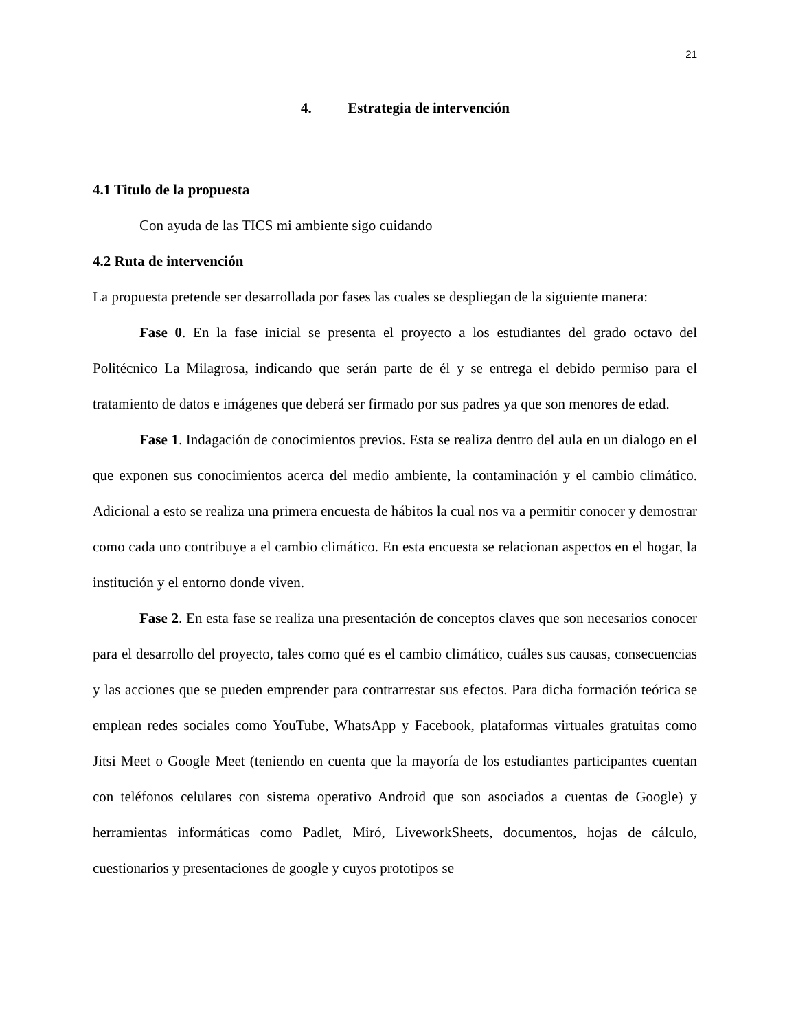21
4. Estrategia de intervención
4.1 Titulo de la propuesta
Con ayuda de las TICS mi ambiente sigo cuidando
4.2 Ruta de intervención
La propuesta pretende ser desarrollada por fases las cuales se despliegan de la siguiente manera:
Fase 0. En la fase inicial se presenta el proyecto a los estudiantes del grado octavo del Politécnico La Milagrosa, indicando que serán parte de él y se entrega el debido permiso para el tratamiento de datos e imágenes que deberá ser firmado por sus padres ya que son menores de edad.
Fase 1. Indagación de conocimientos previos. Esta se realiza dentro del aula en un dialogo en el que exponen sus conocimientos acerca del medio ambiente, la contaminación y el cambio climático. Adicional a esto se realiza una primera encuesta de hábitos la cual nos va a permitir conocer y demostrar como cada uno contribuye a el cambio climático. En esta encuesta se relacionan aspectos en el hogar, la institución y el entorno donde viven.
Fase 2. En esta fase se realiza una presentación de conceptos claves que son necesarios conocer para el desarrollo del proyecto, tales como qué es el cambio climático, cuáles sus causas, consecuencias y las acciones que se pueden emprender para contrarrestar sus efectos. Para dicha formación teórica se emplean redes sociales como YouTube, WhatsApp y Facebook, plataformas virtuales gratuitas como Jitsi Meet o Google Meet (teniendo en cuenta que la mayoría de los estudiantes participantes cuentan con teléfonos celulares con sistema operativo Android que son asociados a cuentas de Google) y herramientas informáticas como Padlet, Miró, LiveworkSheets, documentos, hojas de cálculo, cuestionarios y presentaciones de google y cuyos prototipos se